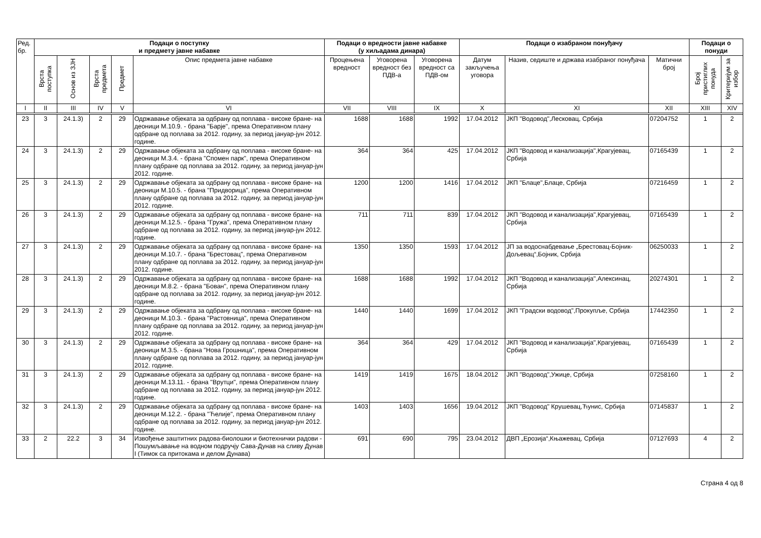| Ред. бр. | Подаци о поступку и предмету јавне набавке | | | | | Подаци о вредности јавне набавке (у хиљадама динара) | | | Подаци о изабраном понуђачу | | | Подаци о понуди | |
| --- | --- | --- | --- | --- | --- | --- | --- | --- | --- | --- | --- | --- | --- |
| | Врста поступка | Основ из ЗЈН | Врста предмета | Предмет | Опис предмета јавне набавке | Процењена вредност | Уговорена вредност без ПДВ-а | Уговорена вредност са ПДВ-ом | Датум закључења уговора | Назив, седиште и држава изабраног понуђача | Матични број | Број пристиглих понуда | Критеријум за избор |
| I | II | III | IV | V | VI | VII | VIII | IX | X | XI | XII | XIII | XIV |
| 23 | 3 | 24.1.3) | 2 | 29 | Одржавање објеката за одбрану од поплава - високе бране- на деоници М.10.9. - брана "Барје", према Оперативном плану одбране од поплава за 2012. годину, за период јануар-јун 2012. године. | 1688 | 1688 | 1992 | 17.04.2012 | ЈКП "Водовод",Лесковац, Србија | 07204752 | 1 | 2 |
| 24 | 3 | 24.1.3) | 2 | 29 | Одржавање објеката за одбрану од поплава - високе бране- на деоници М.3.4. - брана "Спомен парк", према Оперативном плану одбране од поплава за 2012. годину, за период јануар-јун 2012. године. | 364 | 364 | 425 | 17.04.2012 | ЈКП "Водовод и канализација",Крагујевац, Србија | 07165439 | 1 | 2 |
| 25 | 3 | 24.1.3) | 2 | 29 | Одржавање објеката за одбрану од поплава - високе бране- на деоници М.10.5. - брана "Придворица", према Оперативном плану одбране од поплава за 2012. годину, за период јануар-јун 2012. године. | 1200 | 1200 | 1416 | 17.04.2012 | ЈКП "Блаце",Блаце, Србија | 07216459 | 1 | 2 |
| 26 | 3 | 24.1.3) | 2 | 29 | Одржавање објеката за одбрану од поплава - високе бране- на деоници М.12.5. - брана "Гружа", према Оперативном плану одбране од поплава за 2012. годину, за период јануар-јун 2012. године. | 711 | 711 | 839 | 17.04.2012 | ЈКП "Водовод и канализација",Крагујевац, Србија | 07165439 | 1 | 2 |
| 27 | 3 | 24.1.3) | 2 | 29 | Одржавање објеката за одбрану од поплава - високе бране- на деоници М.10.7. - брана "Брестовац", према Оперативном плану одбране од поплава за 2012. годину, за период јануар-јун 2012. године. | 1350 | 1350 | 1593 | 17.04.2012 | ЈП за водоснабдевање „Брестовац-Бојник-Дољевац“,Бојник, Србија | 06250033 | 1 | 2 |
| 28 | 3 | 24.1.3) | 2 | 29 | Одржавање објеката за одбрану од поплава - високе бране- на деоници М.8.2. - брана "Бован", према Оперативном плану одбране од поплава за 2012. годину, за период јануар-јун 2012. године. | 1688 | 1688 | 1992 | 17.04.2012 | ЈКП "Водовод и канализација",Алексинац, Србија | 20274301 | 1 | 2 |
| 29 | 3 | 24.1.3) | 2 | 29 | Одржавање објеката за одбрану од поплава - високе бране- на деоници М.10.3. - брана "Растовница", према Оперативном плану одбране од поплава за 2012. годину, за период јануар-јун 2012. године. | 1440 | 1440 | 1699 | 17.04.2012 | ЈКП "Градски водовод",Прокупље, Србија | 17442350 | 1 | 2 |
| 30 | 3 | 24.1.3) | 2 | 29 | Одржавање објеката за одбрану од поплава - високе бране- на деоници М.3.5. - брана "Нова Грошница", према Оперативном плану одбране од поплава за 2012. годину, за период јануар-јун 2012. године. | 364 | 364 | 429 | 17.04.2012 | ЈКП "Водовод и канализација",Крагујевац, Србија | 07165439 | 1 | 2 |
| 31 | 3 | 24.1.3) | 2 | 29 | Одржавање објеката за одбрану од поплава - високе бране- на деоници М.13.11. - брана "Врутци", према Оперативном плану одбране од поплава за 2012. годину, за период јануар-јун 2012. године. | 1419 | 1419 | 1675 | 18.04.2012 | ЈКП "Водовод",Ужице, Србија | 07258160 | 1 | 2 |
| 32 | 3 | 24.1.3) | 2 | 29 | Одржавање објеката за одбрану од поплава - високе бране- на деоници М.12.2. - брана "Ћелије", према Оперативном плану одбране од поплава за 2012. годину, за период јануар-јун 2012. године. | 1403 | 1403 | 1656 | 19.04.2012 | ЈКП "Водовод" Крушевац,Ћунис, Србија | 07145837 | 1 | 2 |
| 33 | 2 | 22.2 | 3 | 34 | Извођење заштитних радова-биолошки и биотехнички радови - Пошумљавање на водном подручју Сава-Дунав на сливу Дунав I (Тимок са притокама и делом Дунава) | 691 | 690 | 795 | 23.04.2012 | ДВП „Ерозија“,Књажевац, Србија | 07127693 | 4 | 2 |
Страна 4 од 8